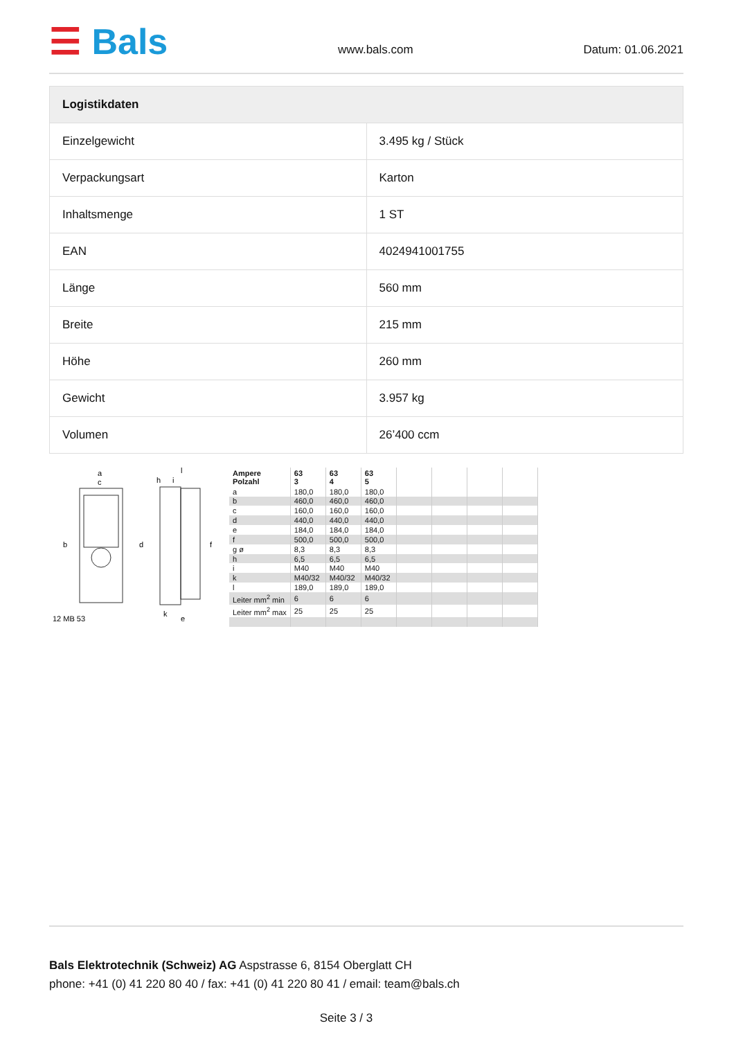☰ Bals
www.bals.com
Datum: 01.06.2021
| Logistikdaten | |
| --- | --- |
| Einzelgewicht | 3.495 kg / Stück |
| Verpackungsart | Karton |
| Inhaltsmenge | 1 ST |
| EAN | 4024941001755 |
| Länge | 560 mm |
| Breite | 215 mm |
| Höhe | 260 mm |
| Gewicht | 3.957 kg |
| Volumen | 26’400 ccm |
a
c
b
d
h
i
l
f
k
e
12 MB 53
| Ampere Polzahl | 63 3 | 63 4 | 63 5 | | | | |
| a | 180,0 | 180,0 | 180,0 | | | | |
| b | 460,0 | 460,0 | 460,0 | | | | |
| c | 160,0 | 160,0 | 160,0 | | | | |
| d | 440,0 | 440,0 | 440,0 | | | | |
| e | 184,0 | 184,0 | 184,0 | | | | |
| f | 500,0 | 500,0 | 500,0 | | | | |
| g ø | 8,3 | 8,3 | 8,3 | | | | |
| h | 6,5 | 6,5 | 6,5 | | | | |
| i | M40 | M40 | M40 | | | | |
| k | M40/32 | M40/32 | M40/32 | | | | |
| l | 189,0 | 189,0 | 189,0 | | | | |
| Leiter mm<sup>2</sup> min | 6 | 6 | 6 | | | | |
| Leiter mm<sup>2</sup> max | 25 | 25 | 25 | | | | |
Bals Elektrotechnik (Schweiz) AG Aspstrasse 6, 8154 Oberglatt CH
phone: +41 (0) 41 220 80 40 / fax: +41 (0) 41 220 80 41 / email: team@bals.ch
Seite 3 / 3